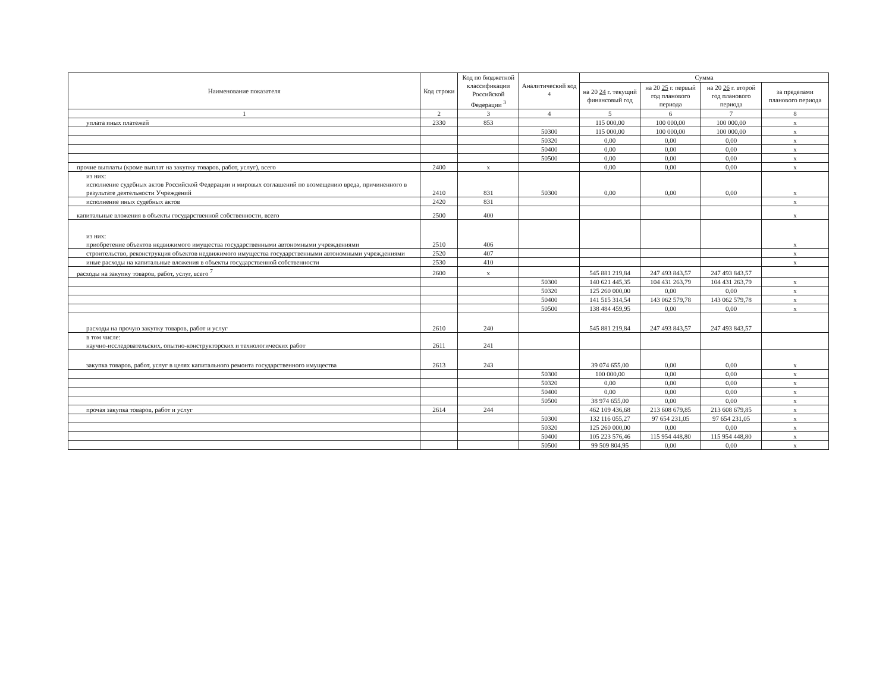| Наименование показателя | Код строки | Код по бюджетной классификации Российской Федерации <sup>3</sup> | Аналитический код <sup>4</sup> | Сумма | | | |
| --- | --- | --- | --- | --- | --- | --- | --- |
| | | | | на 20 24 г. текущий финансовый год | на 20 25 г. первый год планового периода | на 20 26 г. второй год планового периода | за пределами планового периода |
| 1 | 2 | 3 | 4 | 5 | 6 | 7 | 8 |
| уплата иных платежей | 2330 | 853 | | 115 000,00 | 100 000,00 | 100 000,00 | x |
| | | | 50300 | 115 000,00 | 100 000,00 | 100 000,00 | x |
| | | | 50320 | 0,00 | 0,00 | 0,00 | x |
| | | | 50400 | 0,00 | 0,00 | 0,00 | x |
| | | | 50500 | 0,00 | 0,00 | 0,00 | x |
| прочие выплаты (кроме выплат на закупку товаров, работ, услуг), всего | 2400 | x | | 0,00 | 0,00 | 0,00 | x |
| из них: исполнение судебных актов Российской Федерации и мировых соглашений по возмещению вреда, причиненного в результате деятельности Учреждений | 2410 | 831 | 50300 | 0,00 | 0,00 | 0,00 | x |
| исполнение иных судебных актов | 2420 | 831 | | | | | x |
| капитальные вложения в объекты государственной собственности, всего | 2500 | 400 | | | | | x |
| из них: приобретение объектов недвижимого имущества государственными автономными учреждениями | 2510 | 406 | | | | | x |
| строительство, реконструкция объектов недвижимого имущества государственными автономными учреждениями | 2520 | 407 | | | | | x |
| иные расходы на капитальные вложения в объекты государственной собственности | 2530 | 410 | | | | | x |
| расходы на закупку товаров, работ, услуг, всего <sup>7</sup> | 2600 | x | | 545 881 219,84 | 247 493 843,57 | 247 493 843,57 | |
| | | | 50300 | 140 621 445,35 | 104 431 263,79 | 104 431 263,79 | x |
| | | | 50320 | 125 260 000,00 | 0,00 | 0,00 | x |
| | | | 50400 | 141 515 314,54 | 143 062 579,78 | 143 062 579,78 | x |
| | | | 50500 | 138 484 459,95 | 0,00 | 0,00 | x |
| расходы на прочую закупку товаров, работ и услуг | 2610 | 240 | | 545 881 219,84 | 247 493 843,57 | 247 493 843,57 | |
| в том числе: научно-исследовательских, опытно-конструкторских и технологических работ | 2611 | 241 | | | | | |
| закупка товаров, работ, услуг в целях капитального ремонта государственного имущества | 2613 | 243 | | 39 074 655,00 | 0,00 | 0,00 | x |
| | | | 50300 | 100 000,00 | 0,00 | 0,00 | x |
| | | | 50320 | 0,00 | 0,00 | 0,00 | x |
| | | | 50400 | 0,00 | 0,00 | 0,00 | x |
| | | | 50500 | 38 974 655,00 | 0,00 | 0,00 | x |
| прочая закупка товаров, работ и услуг | 2614 | 244 | | 462 109 436,68 | 213 608 679,85 | 213 608 679,85 | x |
| | | | 50300 | 132 116 055,27 | 97 654 231,05 | 97 654 231,05 | x |
| | | | 50320 | 125 260 000,00 | 0,00 | 0,00 | x |
| | | | 50400 | 105 223 576,46 | 115 954 448,80 | 115 954 448,80 | x |
| | | | 50500 | 99 509 804,95 | 0,00 | 0,00 | x |